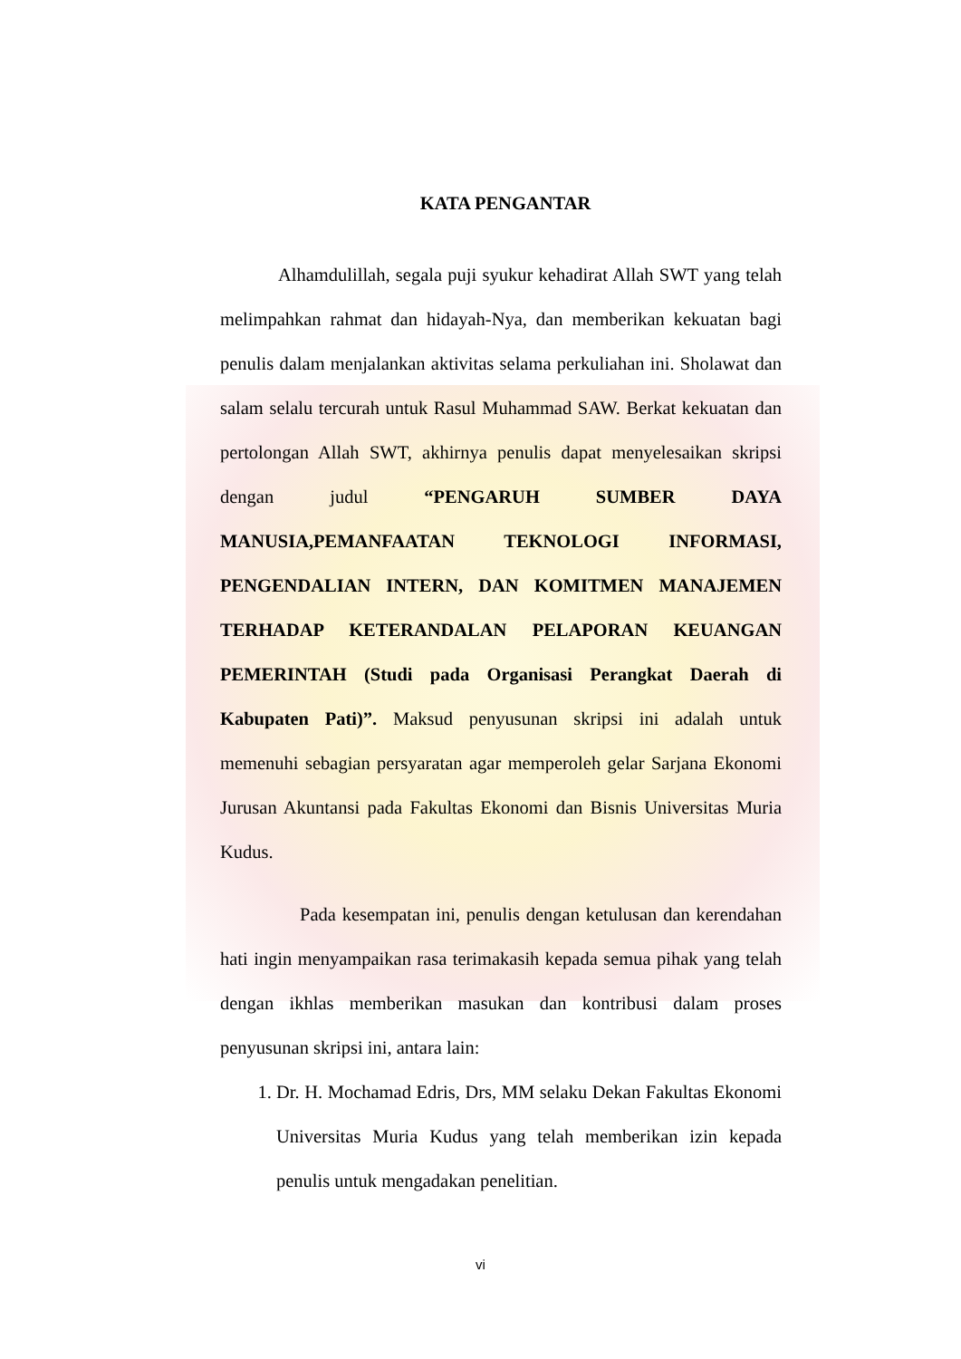KATA PENGANTAR
Alhamdulillah, segala puji syukur kehadirat Allah SWT yang telah melimpahkan rahmat dan hidayah-Nya, dan memberikan kekuatan bagi penulis dalam menjalankan aktivitas selama perkuliahan ini. Sholawat dan salam selalu tercurah untuk Rasul Muhammad SAW. Berkat kekuatan dan pertolongan Allah SWT, akhirnya penulis dapat menyelesaikan skripsi dengan judul “PENGARUH SUMBER DAYA MANUSIA,PEMANFAATAN TEKNOLOGI INFORMASI, PENGENDALIAN INTERN, DAN KOMITMEN MANAJEMEN TERHADAP KETERANDALAN PELAPORAN KEUANGAN PEMERINTAH (Studi pada Organisasi Perangkat Daerah di Kabupaten Pati)”. Maksud penyusunan skripsi ini adalah untuk memenuhi sebagian persyaratan agar memperoleh gelar Sarjana Ekonomi Jurusan Akuntansi pada Fakultas Ekonomi dan Bisnis Universitas Muria Kudus.
Pada kesempatan ini, penulis dengan ketulusan dan kerendahan hati ingin menyampaikan rasa terimakasih kepada semua pihak yang telah dengan ikhlas memberikan masukan dan kontribusi dalam proses penyusunan skripsi ini, antara lain:
1. Dr. H. Mochamad Edris, Drs, MM selaku Dekan Fakultas Ekonomi Universitas Muria Kudus yang telah memberikan izin kepada penulis untuk mengadakan penelitian.
vi